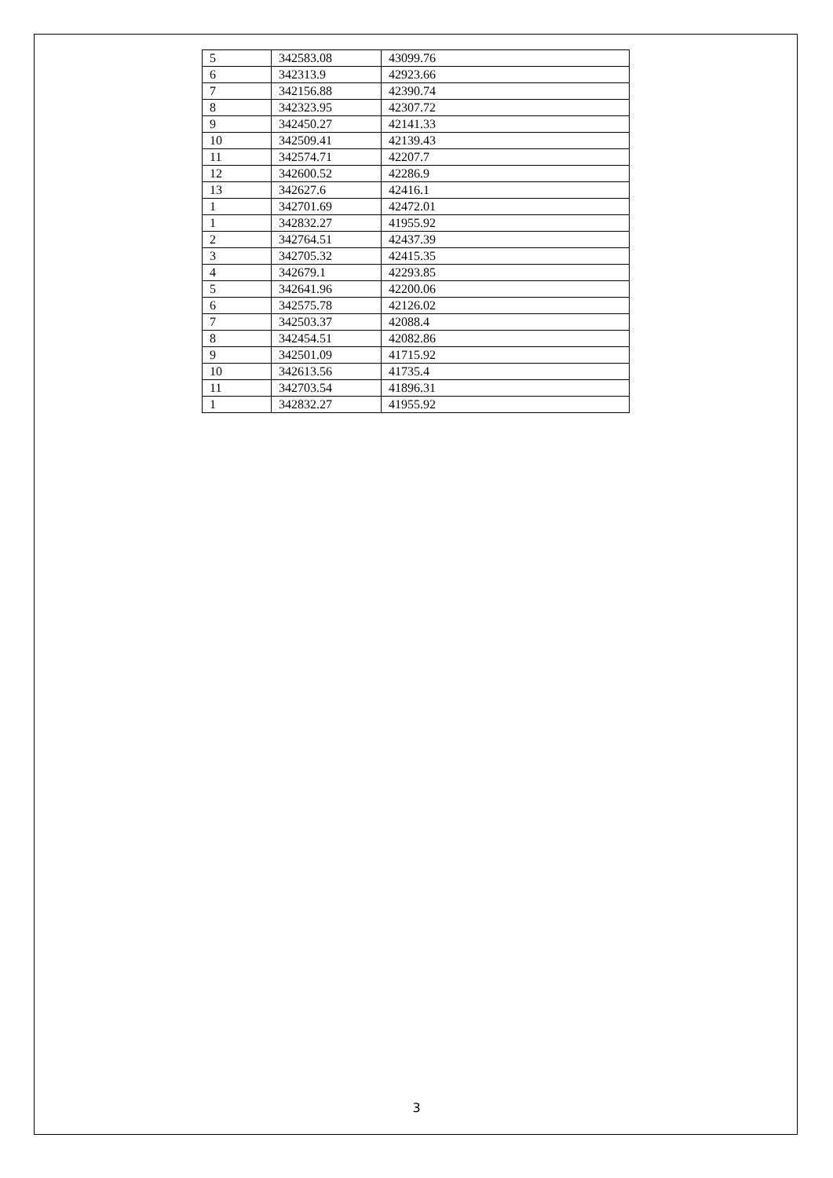| 5 | 342583.08 | 43099.76 |
| 6 | 342313.9 | 42923.66 |
| 7 | 342156.88 | 42390.74 |
| 8 | 342323.95 | 42307.72 |
| 9 | 342450.27 | 42141.33 |
| 10 | 342509.41 | 42139.43 |
| 11 | 342574.71 | 42207.7 |
| 12 | 342600.52 | 42286.9 |
| 13 | 342627.6 | 42416.1 |
| 1 | 342701.69 | 42472.01 |
| 1 | 342832.27 | 41955.92 |
| 2 | 342764.51 | 42437.39 |
| 3 | 342705.32 | 42415.35 |
| 4 | 342679.1 | 42293.85 |
| 5 | 342641.96 | 42200.06 |
| 6 | 342575.78 | 42126.02 |
| 7 | 342503.37 | 42088.4 |
| 8 | 342454.51 | 42082.86 |
| 9 | 342501.09 | 41715.92 |
| 10 | 342613.56 | 41735.4 |
| 11 | 342703.54 | 41896.31 |
| 1 | 342832.27 | 41955.92 |
3